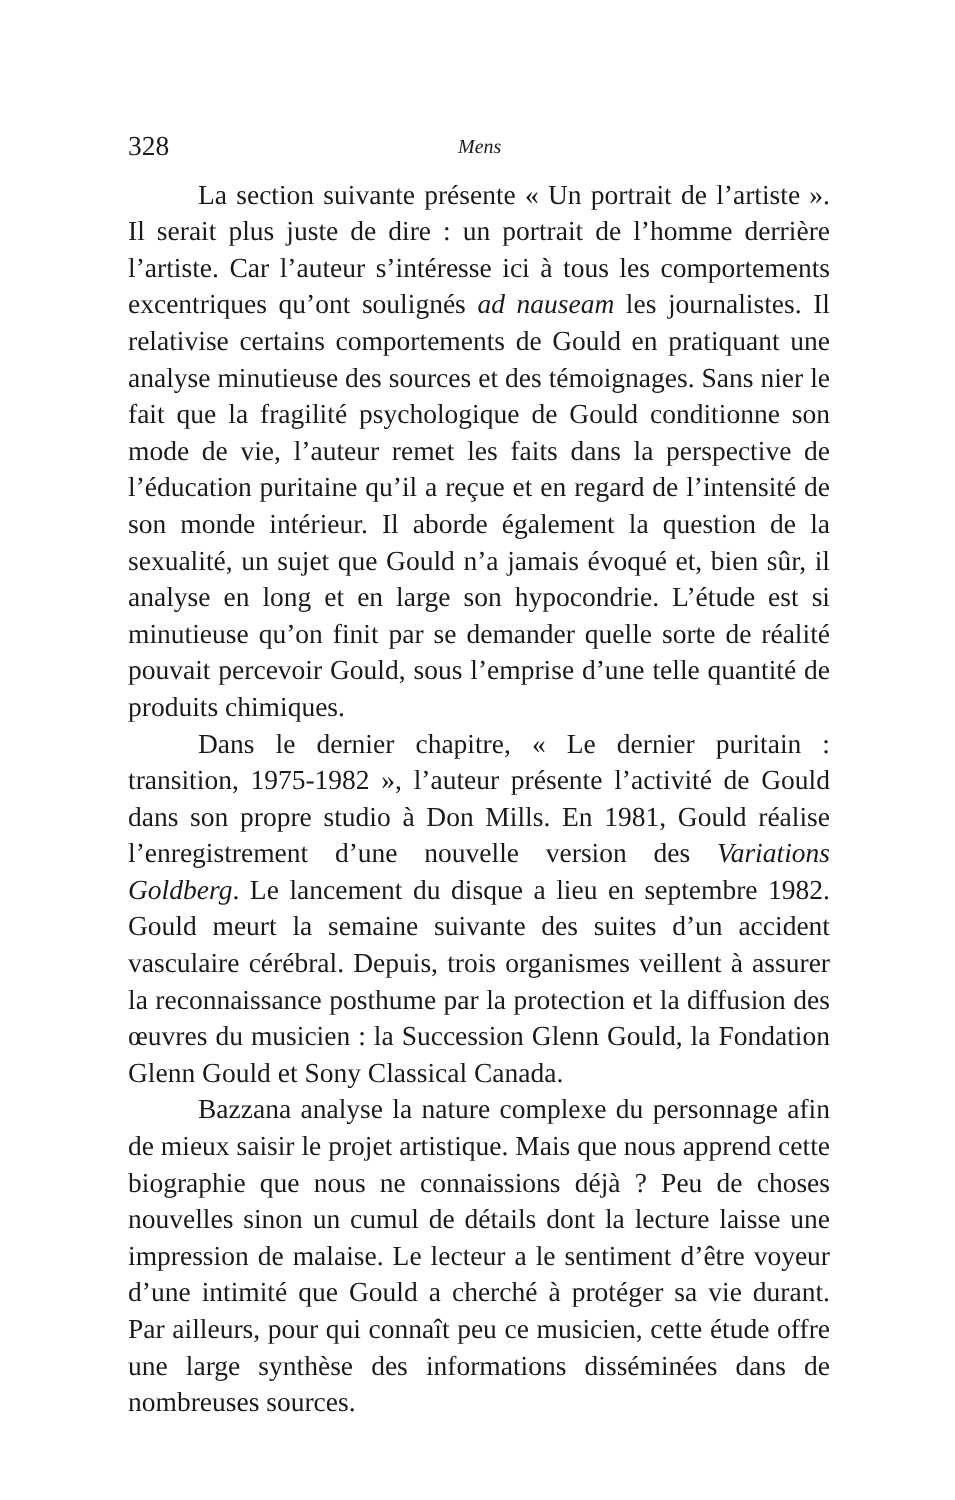328 Mens
La section suivante présente « Un portrait de l’artiste ». Il serait plus juste de dire : un portrait de l’homme derrière l’artiste. Car l’auteur s’intéresse ici à tous les comportements excentriques qu’ont soulignés ad nauseam les journalistes. Il relativise certains comportements de Gould en pratiquant une analyse minutieuse des sources et des témoignages. Sans nier le fait que la fragilité psychologique de Gould conditionne son mode de vie, l’auteur remet les faits dans la perspective de l’éducation puritaine qu’il a reçue et en regard de l’intensité de son monde intérieur. Il aborde également la question de la sexualité, un sujet que Gould n’a jamais évoqué et, bien sûr, il analyse en long et en large son hypocondrie. L’étude est si minutieuse qu’on finit par se demander quelle sorte de réalité pouvait percevoir Gould, sous l’emprise d’une telle quantité de produits chimiques.
Dans le dernier chapitre, « Le dernier puritain : transition, 1975-1982 », l’auteur présente l’activité de Gould dans son propre studio à Don Mills. En 1981, Gould réalise l’enregistrement d’une nouvelle version des Variations Goldberg. Le lancement du disque a lieu en septembre 1982. Gould meurt la semaine suivante des suites d’un accident vasculaire cérébral. Depuis, trois organismes veillent à assurer la reconnaissance posthume par la protection et la diffusion des œuvres du musicien : la Succession Glenn Gould, la Fondation Glenn Gould et Sony Classical Canada.
Bazzana analyse la nature complexe du personnage afin de mieux saisir le projet artistique. Mais que nous apprend cette biographie que nous ne connaissions déjà ? Peu de choses nouvelles sinon un cumul de détails dont la lecture laisse une impression de malaise. Le lecteur a le sentiment d’être voyeur d’une intimité que Gould a cherché à protéger sa vie durant. Par ailleurs, pour qui connaît peu ce musicien, cette étude offre une large synthèse des informations disséminées dans de nombreuses sources.